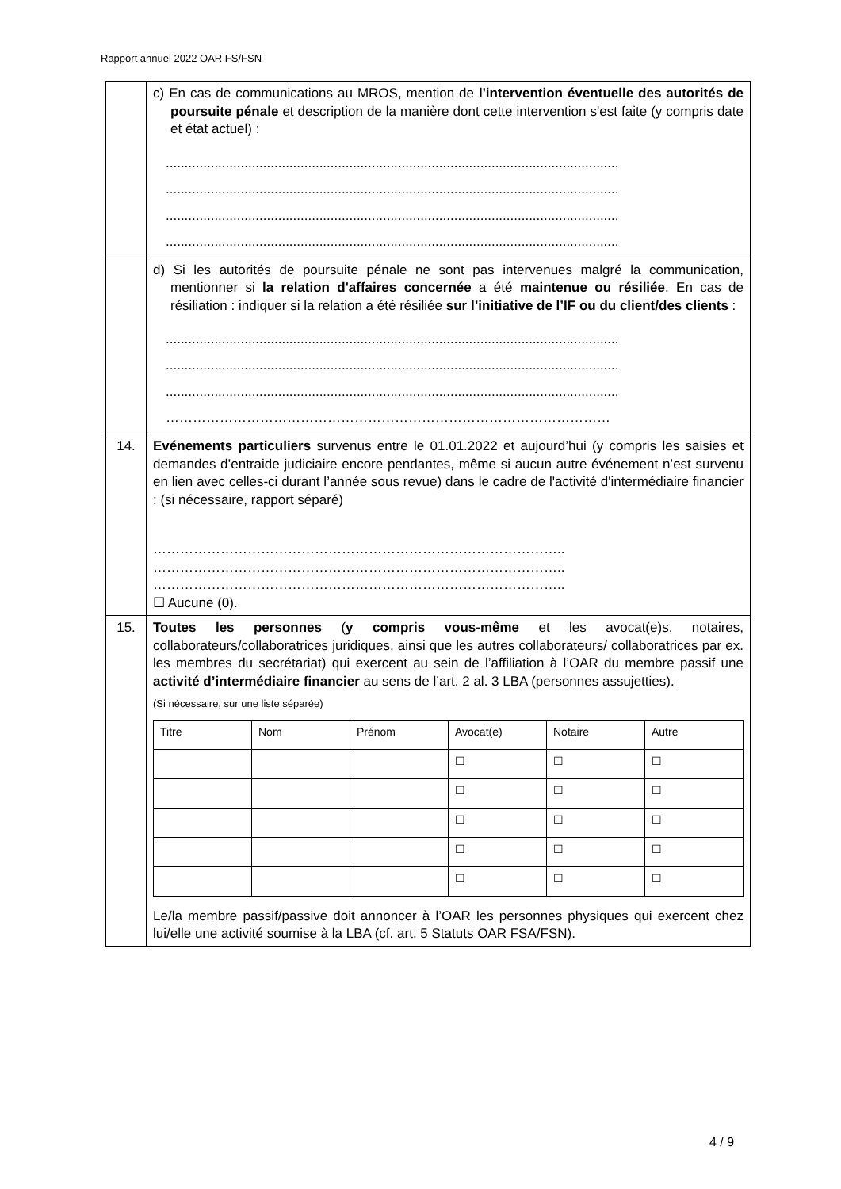Rapport annuel 2022 OAR FS/FSN
| | c) En cas de communications au MROS, mention de l'intervention éventuelle des autorités de poursuite pénale et description de la manière dont cette intervention s'est faite (y compris date et état actuel) : ......................................................................................................................... ......................................................................................................................... ......................................................................................................................... ......................................................................................................................... |
| | d) Si les autorités de poursuite pénale ne sont pas intervenues malgré la communication, mentionner si la relation d'affaires concernée a été maintenue ou résiliée . En cas de résiliation : indiquer si la relation a été résiliée sur l’initiative de l’IF ou du client/des clients : ......................................................................................................................... ......................................................................................................................... ......................................................................................................................... ……………………………………………………………………………………… |
| 14. | Evénements particuliers survenus entre le 01.01.2022 et aujourd’hui (y compris les saisies et demandes d’entraide judiciaire encore pendantes, même si aucun autre événement n’est survenu en lien avec celles-ci durant l’année sous revue) dans le cadre de l'activité d'intermédiaire financier : (si nécessaire, rapport séparé) ……………………………………………………………………………….. ……………………………………………………………………………….. ……………………………………………………………………………….. ☐ Aucune (0). |
| 15. | Toutes les personnes ( y compris vous-même et les avocat(e)s, notaires, collaborateurs/collaboratrices juridiques, ainsi que les autres collaborateurs/ collaboratrices par ex. les membres du secrétariat) qui exercent au sein de l’affiliation à l’OAR du membre passif une activité d’intermédiaire financier au sens de l’art. 2 al. 3 LBA (personnes assujetties). (Si nécessaire, sur une liste séparée) / Titre / Nom / Prénom / Avocat(e) / Notaire / Autre / / / / / ☐ / ☐ / ☐ / / / / / ☐ / ☐ / ☐ / / / / / ☐ / ☐ / ☐ / / / / / ☐ / ☐ / ☐ / / / / / ☐ / ☐ / ☐ / Le/la membre passif/passive doit annoncer à l’OAR les personnes physiques qui exercent chez lui/elle une activité soumise à la LBA (cf. art. 5 Statuts OAR FSA/FSN). |
4 / 9